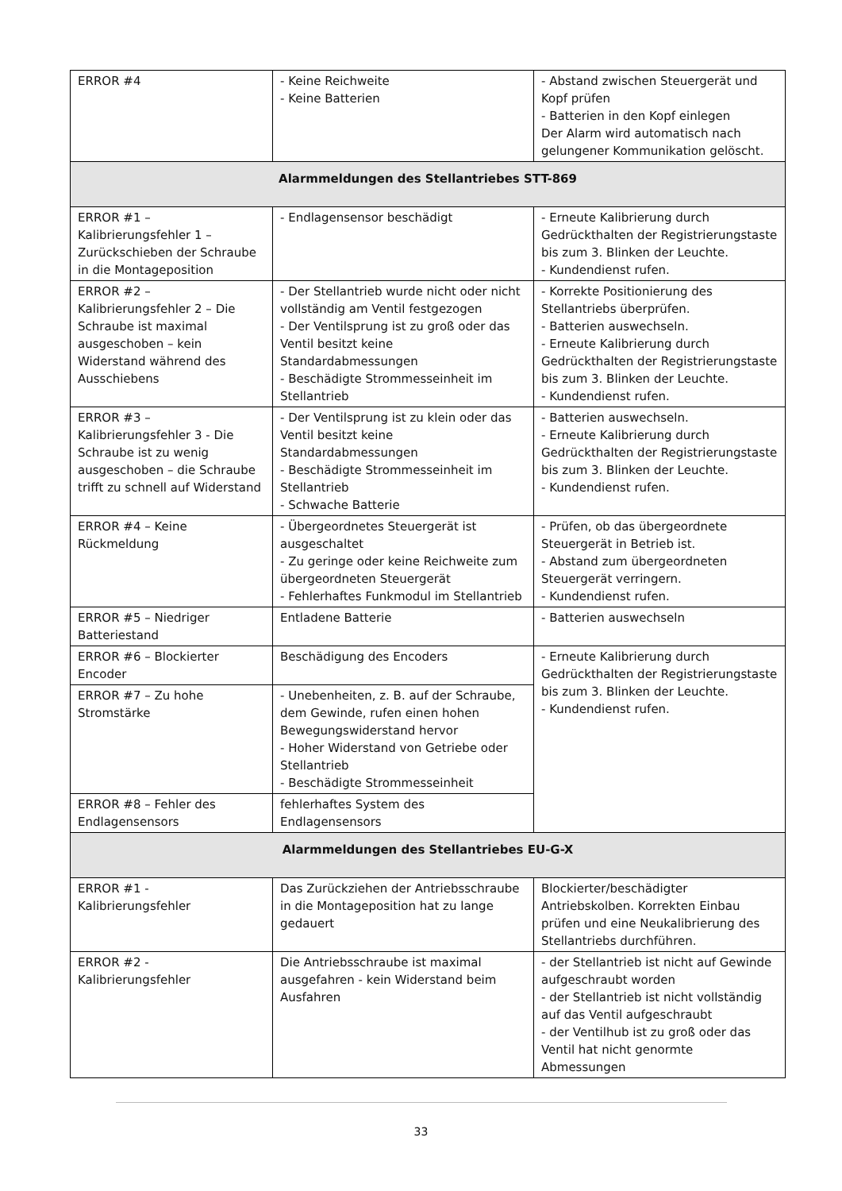| ERROR #4 | - Keine Reichweite - Keine Batterien | - Abstand zwischen Steuergerät und Kopf prüfen - Batterien in den Kopf einlegen Der Alarm wird automatisch nach gelungener Kommunikation gelöscht. |
| Alarmmeldungen des Stellantriebes STT-869 | | |
| ERROR #1 – Kalibrierungsfehler 1 – Zurückschieben der Schraube in die Montageposition | - Endlagensensor beschädigt | - Erneute Kalibrierung durch Gedrückthalten der Registrierungstaste bis zum 3. Blinken der Leuchte. - Kundendienst rufen. |
| ERROR #2 – Kalibrierungsfehler 2 – Die Schraube ist maximal ausgeschoben – kein Widerstand während des Ausschiebens | - Der Stellantrieb wurde nicht oder nicht vollständig am Ventil festgezogen - Der Ventilsprung ist zu groß oder das Ventil besitzt keine Standardabmessungen - Beschädigte Strommesseinheit im Stellantrieb | - Korrekte Positionierung des Stellantriebs überprüfen. - Batterien auswechseln. - Erneute Kalibrierung durch Gedrückthalten der Registrierungstaste bis zum 3. Blinken der Leuchte. - Kundendienst rufen. |
| ERROR #3 – Kalibrierungsfehler 3 - Die Schraube ist zu wenig ausgeschoben – die Schraube trifft zu schnell auf Widerstand | - Der Ventilsprung ist zu klein oder das Ventil besitzt keine Standardabmessungen - Beschädigte Strommesseinheit im Stellantrieb - Schwache Batterie | - Batterien auswechseln. - Erneute Kalibrierung durch Gedrückthalten der Registrierungstaste bis zum 3. Blinken der Leuchte. - Kundendienst rufen. |
| ERROR #4 – Keine Rückmeldung | - Übergeordnetes Steuergerät ist ausgeschaltet - Zu geringe oder keine Reichweite zum übergeordneten Steuergerät - Fehlerhaftes Funkmodul im Stellantrieb | - Prüfen, ob das übergeordnete Steuergerät in Betrieb ist. - Abstand zum übergeordneten Steuergerät verringern. - Kundendienst rufen. |
| ERROR #5 – Niedriger Batteriestand | Entladene Batterie | - Batterien auswechseln |
| ERROR #6 – Blockierter Encoder | Beschädigung des Encoders | - Erneute Kalibrierung durch Gedrückthalten der Registrierungstaste bis zum 3. Blinken der Leuchte. - Kundendienst rufen. |
| ERROR #7 – Zu hohe Stromstärke | - Unebenheiten, z. B. auf der Schraube, dem Gewinde, rufen einen hohen Bewegungswiderstand hervor - Hoher Widerstand von Getriebe oder Stellantrieb - Beschädigte Strommesseinheit | |
| ERROR #8 – Fehler des Endlagensensors | fehlerhaftes System des Endlagensensors | |
| Alarmmeldungen des Stellantriebes EU-G-X | | |
| ERROR #1 - Kalibrierungsfehler | Das Zurückziehen der Antriebsschraube in die Montageposition hat zu lange gedauert | Blockierter/beschädigter Antriebskolben. Korrekten Einbau prüfen und eine Neukalibrierung des Stellantriebs durchführen. |
| ERROR #2 - Kalibrierungsfehler | Die Antriebsschraube ist maximal ausgefahren - kein Widerstand beim Ausfahren | - der Stellantrieb ist nicht auf Gewinde aufgeschraubt worden - der Stellantrieb ist nicht vollständig auf das Ventil aufgeschraubt - der Ventilhub ist zu groß oder das Ventil hat nicht genormte Abmessungen |
33